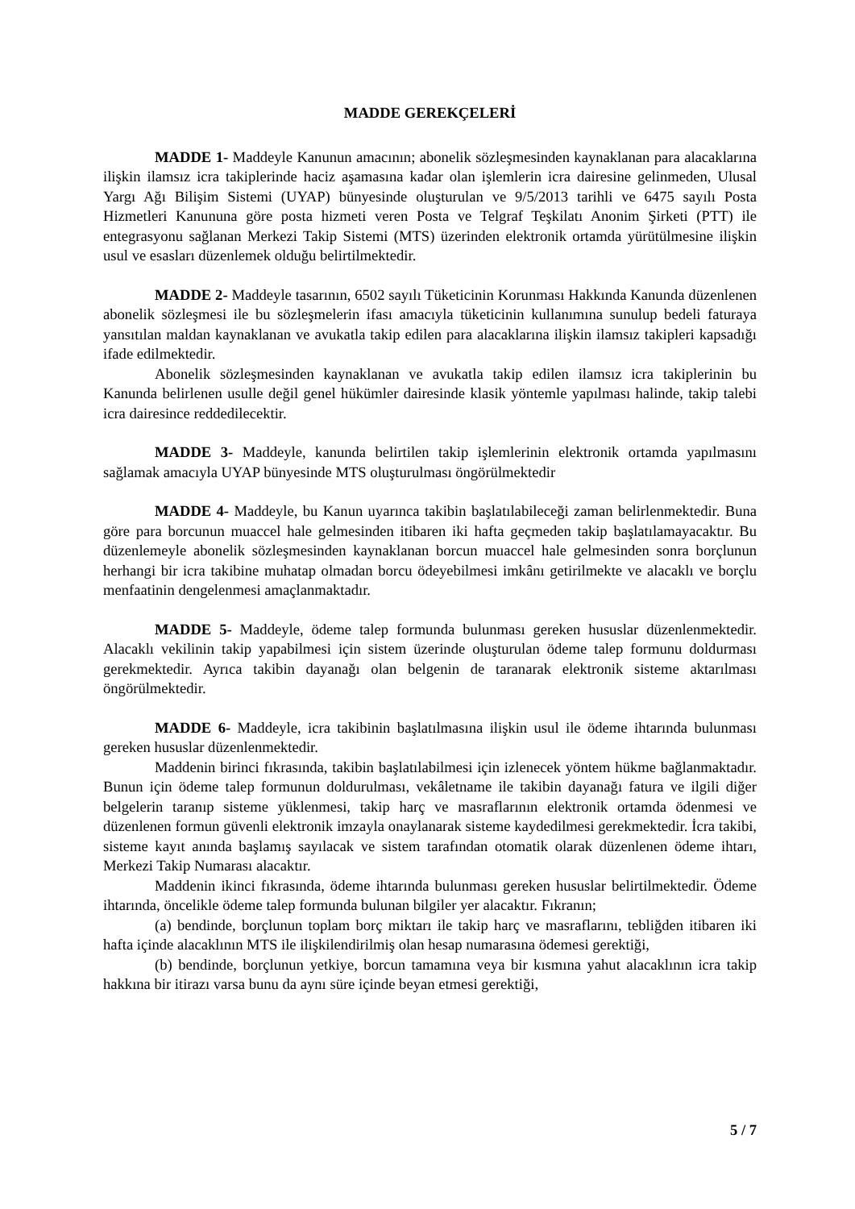MADDE GEREKÇELERİ
MADDE 1- Maddeyle Kanunun amacının; abonelik sözleşmesinden kaynaklanan para alacaklarına ilişkin ilamsız icra takiplerinde haciz aşamasına kadar olan işlemlerin icra dairesine gelinmeden, Ulusal Yargı Ağı Bilişim Sistemi (UYAP) bünyesinde oluşturulan ve 9/5/2013 tarihli ve 6475 sayılı Posta Hizmetleri Kanununa göre posta hizmeti veren Posta ve Telgraf Teşkilatı Anonim Şirketi (PTT) ile entegrasyonu sağlanan Merkezi Takip Sistemi (MTS) üzerinden elektronik ortamda yürütülmesine ilişkin usul ve esasları düzenlemek olduğu belirtilmektedir.
MADDE 2- Maddeyle tasarının, 6502 sayılı Tüketicinin Korunması Hakkında Kanunda düzenlenen abonelik sözleşmesi ile bu sözleşmelerin ifası amacıyla tüketicinin kullanımına sunulup bedeli faturaya yansıtılan maldan kaynaklanan ve avukatla takip edilen para alacaklarına ilişkin ilamsız takipleri kapsadığı ifade edilmektedir.
Abonelik sözleşmesinden kaynaklanan ve avukatla takip edilen ilamsız icra takiplerinin bu Kanunda belirlenen usulle değil genel hükümler dairesinde klasik yöntemle yapılması halinde, takip talebi icra dairesince reddedilecektir.
MADDE 3- Maddeyle, kanunda belirtilen takip işlemlerinin elektronik ortamda yapılmasını sağlamak amacıyla UYAP bünyesinde MTS oluşturulması öngörülmektedir
MADDE 4- Maddeyle, bu Kanun uyarınca takibin başlatılabileceği zaman belirlenmektedir. Buna göre para borcunun muaccel hale gelmesinden itibaren iki hafta geçmeden takip başlatılamayacaktır. Bu düzenlemeyle abonelik sözleşmesinden kaynaklanan borcun muaccel hale gelmesinden sonra borçlunun herhangi bir icra takibine muhatap olmadan borcu ödeyebilmesi imkânı getirilmekte ve alacaklı ve borçlu menfaatinin dengelenmesi amaçlanmaktadır.
MADDE 5- Maddeyle, ödeme talep formunda bulunması gereken hususlar düzenlenmektedir. Alacaklı vekilinin takip yapabilmesi için sistem üzerinde oluşturulan ödeme talep formunu doldurması gerekmektedir. Ayrıca takibin dayanağı olan belgenin de taranarak elektronik sisteme aktarılması öngörülmektedir.
MADDE 6- Maddeyle, icra takibinin başlatılmasına ilişkin usul ile ödeme ihtarında bulunması gereken hususlar düzenlenmektedir.
Maddenin birinci fıkrasında, takibin başlatılabilmesi için izlenecek yöntem hükme bağlanmaktadır. Bunun için ödeme talep formunun doldurulması, vekâletname ile takibin dayanağı fatura ve ilgili diğer belgelerin taranıp sisteme yüklenmesi, takip harç ve masraflarının elektronik ortamda ödenmesi ve düzenlenen formun güvenli elektronik imzayla onaylanarak sisteme kaydedilmesi gerekmektedir. İcra takibi, sisteme kayıt anında başlamış sayılacak ve sistem tarafından otomatik olarak düzenlenen ödeme ihtarı, Merkezi Takip Numarası alacaktır.
Maddenin ikinci fıkrasında, ödeme ihtarında bulunması gereken hususlar belirtilmektedir. Ödeme ihtarında, öncelikle ödeme talep formunda bulunan bilgiler yer alacaktır. Fıkranın;
(a) bendinde, borçlunun toplam borç miktarı ile takip harç ve masraflarını, tebliğden itibaren iki hafta içinde alacaklının MTS ile ilişkilendirilmiş olan hesap numarasına ödemesi gerektiği,
(b) bendinde, borçlunun yetkiye, borcun tamamına veya bir kısmına yahut alacaklının icra takip hakkına bir itirazı varsa bunu da aynı süre içinde beyan etmesi gerektiği,
5 / 7